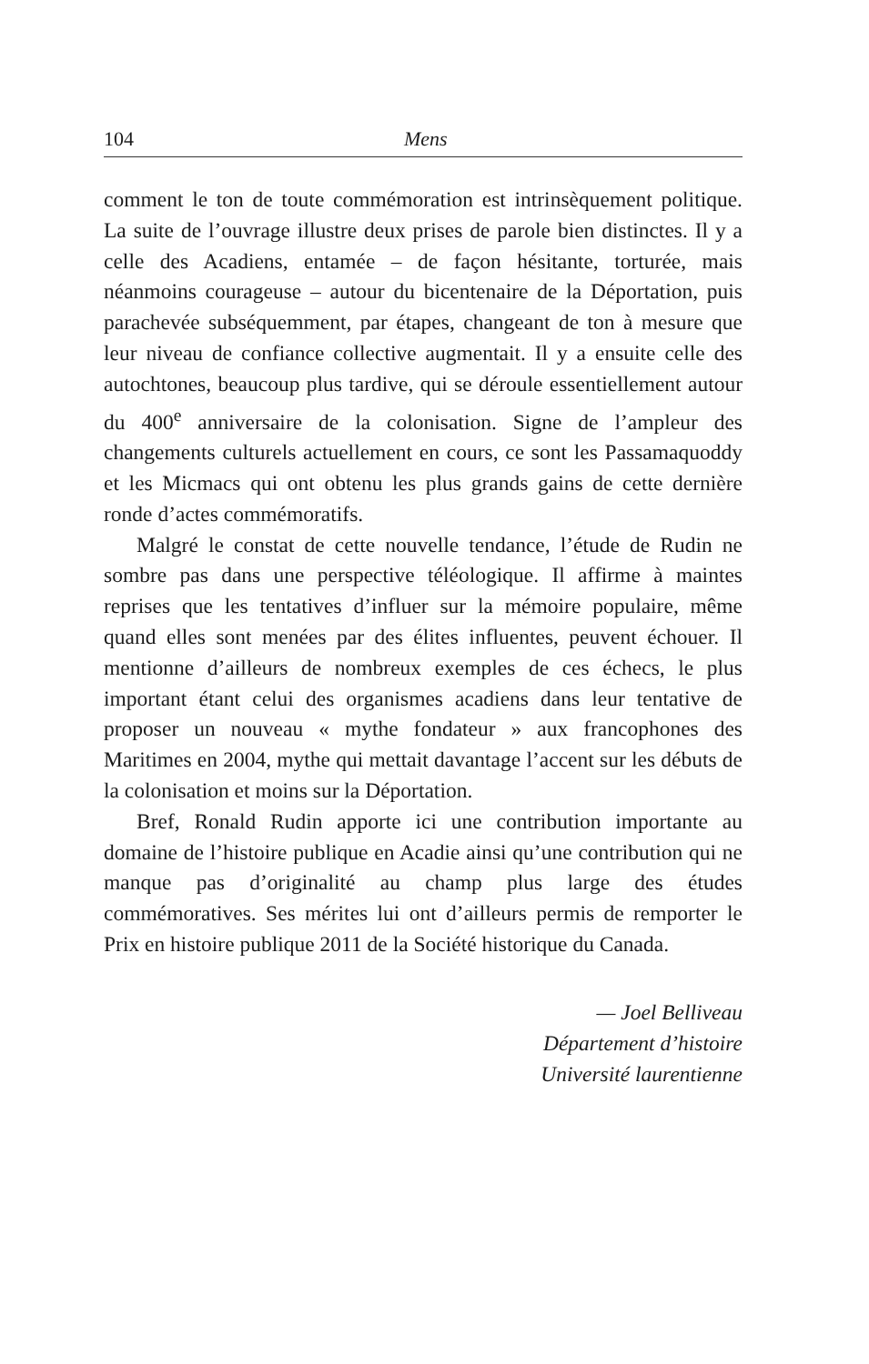104 Mens
comment le ton de toute commémoration est intrinsèquement politique. La suite de l’ouvrage illustre deux prises de parole bien distinctes. Il y a celle des Acadiens, entamée – de façon hésitante, torturée, mais néanmoins courageuse – autour du bicentenaire de la Déportation, puis parachevée subséquemment, par étapes, changeant de ton à mesure que leur niveau de confiance collective augmentait. Il y a ensuite celle des autochtones, beaucoup plus tardive, qui se déroule essentiellement autour du 400<sup>e</sup> anniversaire de la colonisation. Signe de l’ampleur des changements culturels actuellement en cours, ce sont les Passamaquoddy et les Micmacs qui ont obtenu les plus grands gains de cette dernière ronde d’actes commémoratifs.
Malgré le constat de cette nouvelle tendance, l’étude de Rudin ne sombre pas dans une perspective téléologique. Il affirme à maintes reprises que les tentatives d’influer sur la mémoire populaire, même quand elles sont menées par des élites influentes, peuvent échouer. Il mentionne d’ailleurs de nombreux exemples de ces échecs, le plus important étant celui des organismes acadiens dans leur tentative de proposer un nouveau « mythe fondateur » aux francophones des Maritimes en 2004, mythe qui mettait davantage l’accent sur les débuts de la colonisation et moins sur la Déportation.
Bref, Ronald Rudin apporte ici une contribution importante au domaine de l’histoire publique en Acadie ainsi qu’une contribution qui ne manque pas d’originalité au champ plus large des études commémoratives. Ses mérites lui ont d’ailleurs permis de remporter le Prix en histoire publique 2011 de la Société historique du Canada.
— Joel Belliveau
Département d’histoire
Université laurentienne